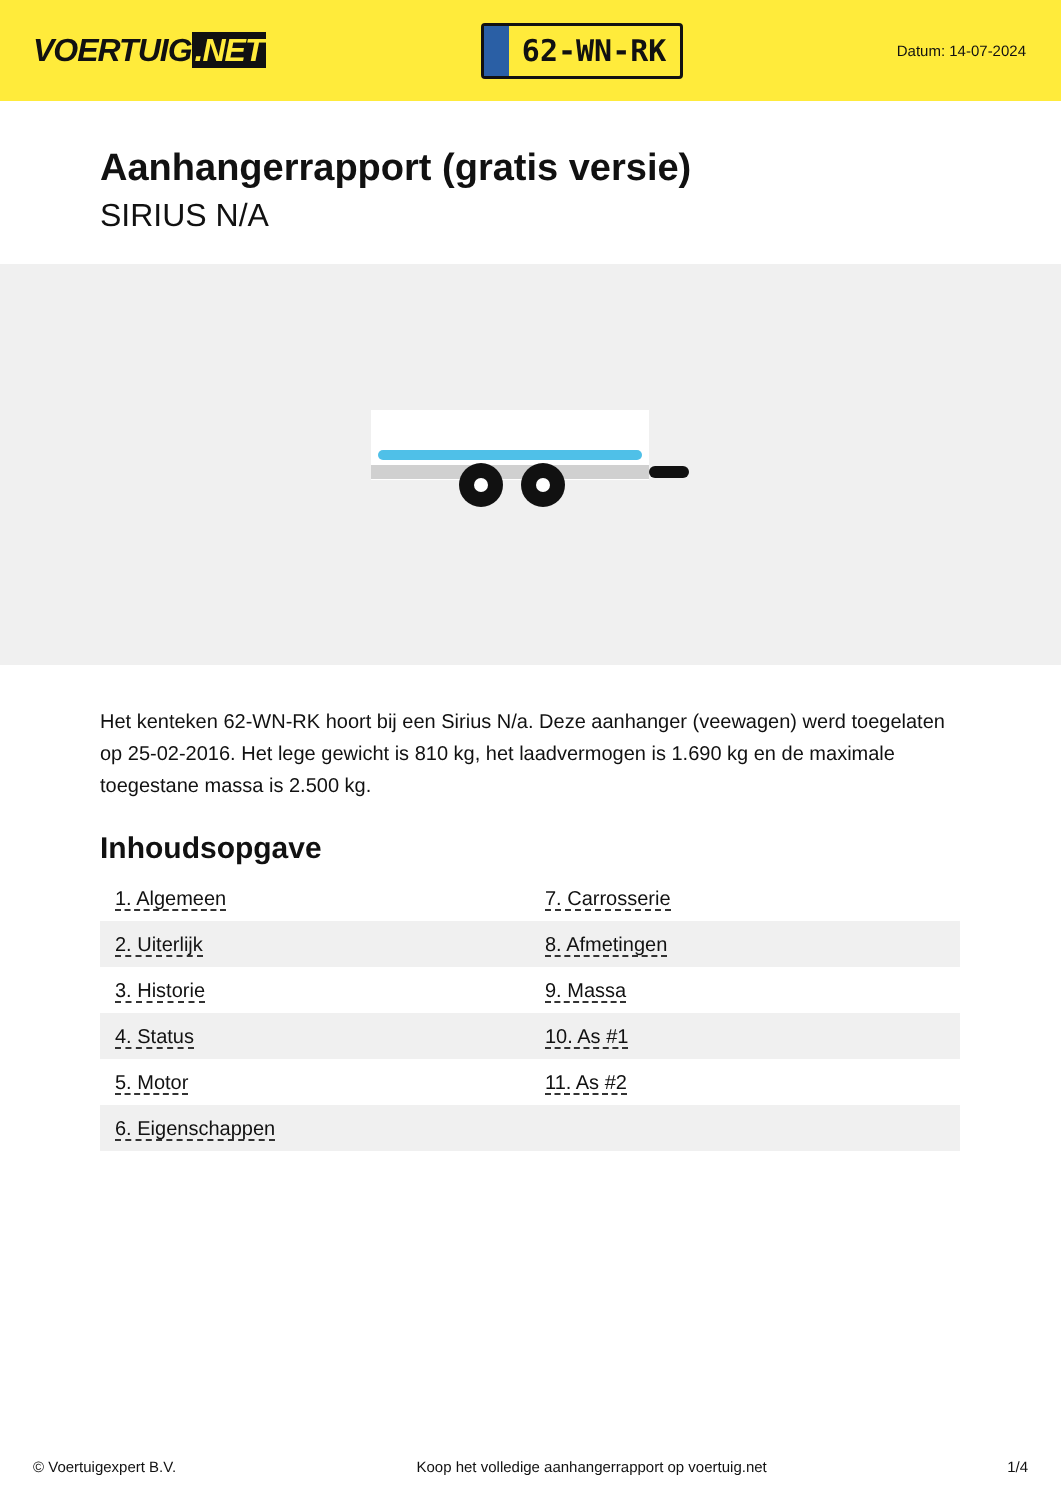VOERTUIG.NET
62-WN-RK
Datum: 14-07-2024
Aanhangerrapport (gratis versie)
SIRIUS N/A
Het kenteken 62-WN-RK hoort bij een Sirius N/a. Deze aanhanger (veewagen) werd toegelaten op 25-02-2016. Het lege gewicht is 810 kg, het laadvermogen is 1.690 kg en de maximale toegestane massa is 2.500 kg.
Inhoudsopgave
| 1. Algemeen | 7. Carrosserie |
| 2. Uiterlijk | 8. Afmetingen |
| 3. Historie | 9. Massa |
| 4. Status | 10. As #1 |
| 5. Motor | 11. As #2 |
| 6. Eigenschappen | |
© Voertuigexpert B.V. Koop het volledige aanhangerrapport op voertuig.net 1/4